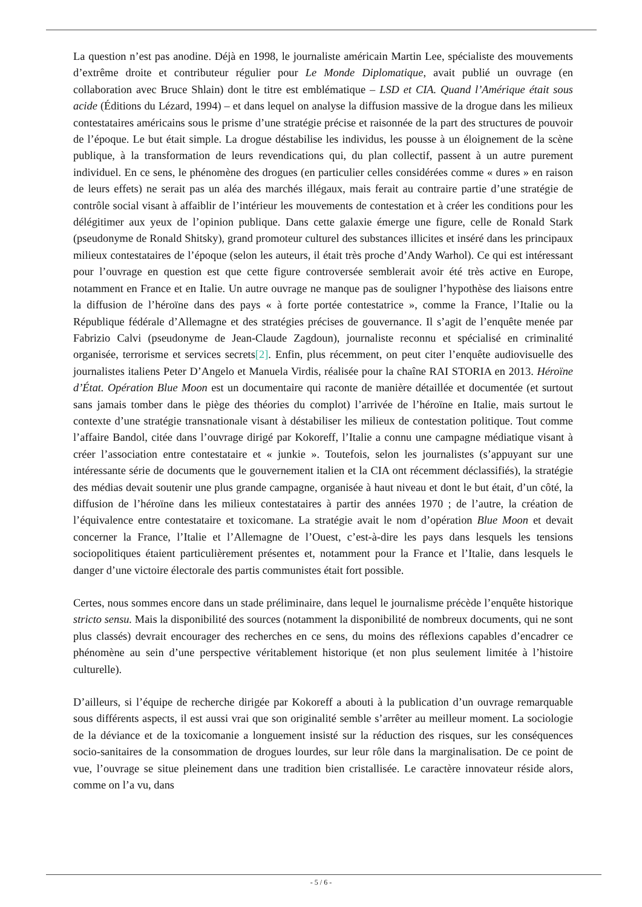La question n’est pas anodine. Déjà en 1998, le journaliste américain Martin Lee, spécialiste des mouvements d’extrême droite et contributeur régulier pour Le Monde Diplomatique, avait publié un ouvrage (en collaboration avec Bruce Shlain) dont le titre est emblématique – LSD et CIA. Quand l’Amérique était sous acide (Éditions du Lézard, 1994) – et dans lequel on analyse la diffusion massive de la drogue dans les milieux contestataires américains sous le prisme d’une stratégie précise et raisonnée de la part des structures de pouvoir de l’époque. Le but était simple. La drogue déstabilise les individus, les pousse à un éloignement de la scène publique, à la transformation de leurs revendications qui, du plan collectif, passent à un autre purement individuel. En ce sens, le phénomène des drogues (en particulier celles considérées comme « dures » en raison de leurs effets) ne serait pas un aléa des marchés illégaux, mais ferait au contraire partie d’une stratégie de contrôle social visant à affaiblir de l’intérieur les mouvements de contestation et à créer les conditions pour les délégitimer aux yeux de l’opinion publique. Dans cette galaxie émerge une figure, celle de Ronald Stark (pseudonyme de Ronald Shitsky), grand promoteur culturel des substances illicites et inséré dans les principaux milieux contestataires de l’époque (selon les auteurs, il était très proche d’Andy Warhol). Ce qui est intéressant pour l’ouvrage en question est que cette figure controversée semblerait avoir été très active en Europe, notamment en France et en Italie. Un autre ouvrage ne manque pas de souligner l’hypothèse des liaisons entre la diffusion de l’héroïne dans des pays « à forte portée contestatrice », comme la France, l’Italie ou la République fédérale d’Allemagne et des stratégies précises de gouvernance. Il s’agit de l’enquête menée par Fabrizio Calvi (pseudonyme de Jean-Claude Zagdoun), journaliste reconnu et spécialisé en criminalité organisée, terrorisme et services secrets[2]. Enfin, plus récemment, on peut citer l’enquête audiovisuelle des journalistes italiens Peter D’Angelo et Manuela Virdis, réalisée pour la chaîne RAI STORIA en 2013. Héroïne d’État. Opération Blue Moon est un documentaire qui raconte de manière détaillée et documentée (et surtout sans jamais tomber dans le piège des théories du complot) l’arrivée de l’héroïne en Italie, mais surtout le contexte d’une stratégie transnationale visant à déstabiliser les milieux de contestation politique. Tout comme l’affaire Bandol, citée dans l’ouvrage dirigé par Kokoreff, l’Italie a connu une campagne médiatique visant à créer l’association entre contestataire et « junkie ». Toutefois, selon les journalistes (s’appuyant sur une intéressante série de documents que le gouvernement italien et la CIA ont récemment déclassifiés), la stratégie des médias devait soutenir une plus grande campagne, organisée à haut niveau et dont le but était, d’un côté, la diffusion de l’héroïne dans les milieux contestataires à partir des années 1970 ; de l’autre, la création de l’équivalence entre contestataire et toxicomane. La stratégie avait le nom d’opération Blue Moon et devait concerner la France, l’Italie et l’Allemagne de l’Ouest, c’est-à-dire les pays dans lesquels les tensions sociopolitiques étaient particulièrement présentes et, notamment pour la France et l’Italie, dans lesquels le danger d’une victoire électorale des partis communistes était fort possible.
Certes, nous sommes encore dans un stade préliminaire, dans lequel le journalisme précède l’enquête historique stricto sensu. Mais la disponibilité des sources (notamment la disponibilité de nombreux documents, qui ne sont plus classés) devrait encourager des recherches en ce sens, du moins des réflexions capables d’encadrer ce phénomène au sein d’une perspective véritablement historique (et non plus seulement limitée à l’histoire culturelle).
D’ailleurs, si l’équipe de recherche dirigée par Kokoreff a abouti à la publication d’un ouvrage remarquable sous différents aspects, il est aussi vrai que son originalité semble s’arrêter au meilleur moment. La sociologie de la déviance et de la toxicomanie a longuement insisté sur la réduction des risques, sur les conséquences socio-sanitaires de la consommation de drogues lourdes, sur leur rôle dans la marginalisation. De ce point de vue, l’ouvrage se situe pleinement dans une tradition bien cristallisée. Le caractère innovateur réside alors, comme on l’a vu, dans
- 5 / 6 -